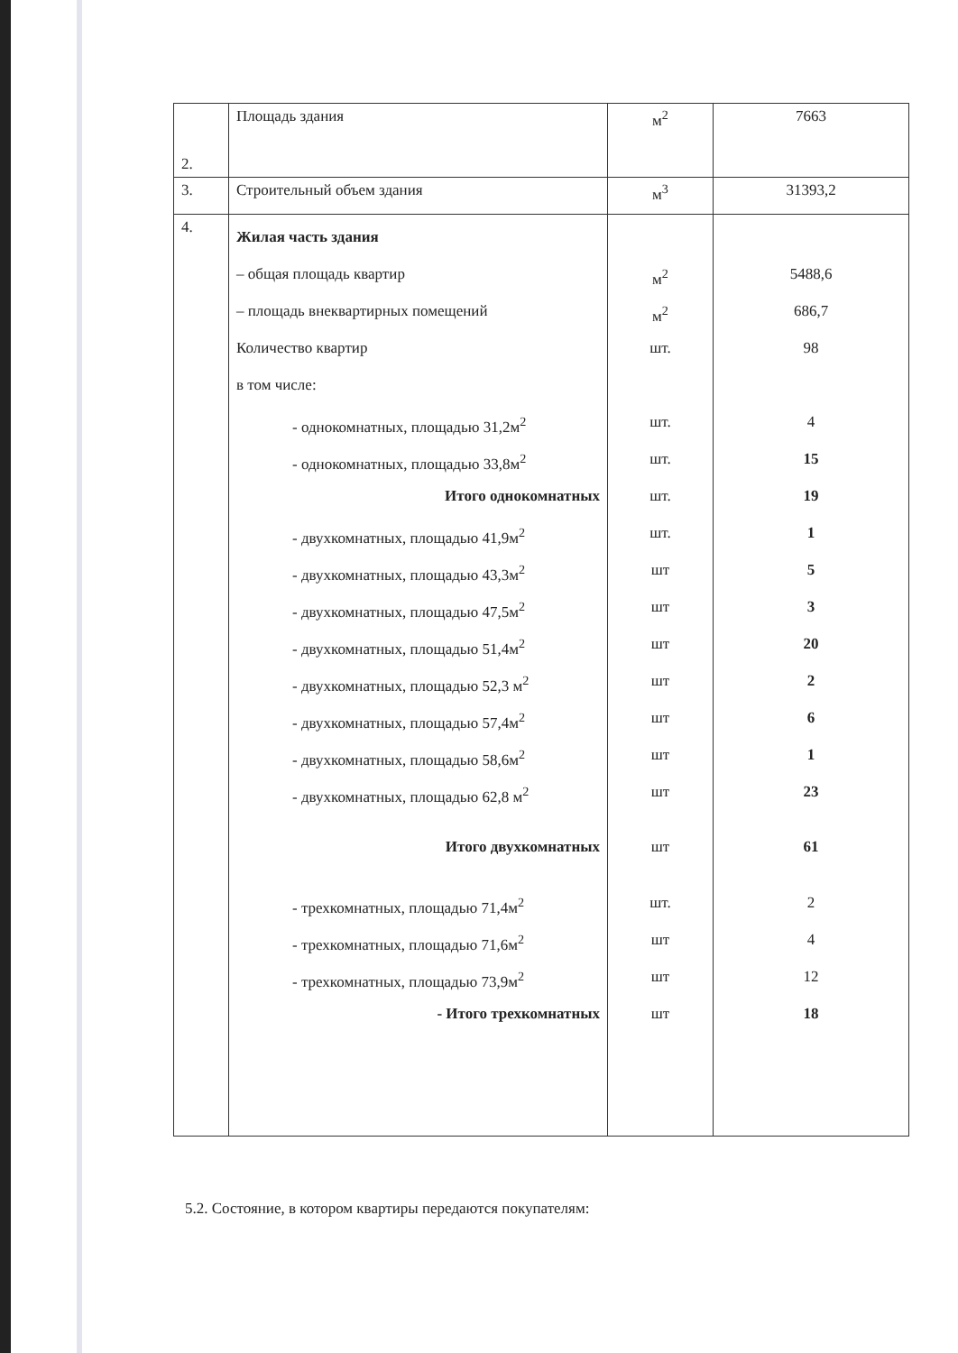| 2. | Площадь здания | м<sup>2</sup> | 7663 |
| 3. | Строительный объем здания | м<sup>3</sup> | 31393,2 |
| 4. | Жилая часть здания – общая площадь квартир – площадь внеквартирных помещений Количество квартир в том числе: - однокомнатных, площадью 31,2м<sup>2</sup> - однокомнатных, площадью 33,8м<sup>2</sup> Итого однокомнатных - двухкомнатных, площадью 41,9м<sup>2</sup> - двухкомнатных, площадью 43,3м<sup>2</sup> - двухкомнатных, площадью 47,5м<sup>2</sup> - двухкомнатных, площадью 51,4м<sup>2</sup> - двухкомнатных, площадью 52,3 м<sup>2</sup> - двухкомнатных, площадью 57,4м<sup>2</sup> - двухкомнатных, площадью 58,6м<sup>2</sup> - двухкомнатных, площадью 62,8 м<sup>2</sup> Итого двухкомнатных - трехкомнатных, площадью 71,4м<sup>2</sup> - трехкомнатных, площадью 71,6м<sup>2</sup> - трехкомнатных, площадью 73,9м<sup>2</sup> - Итого трехкомнатных | м<sup>2</sup> м<sup>2</sup> шт. шт. шт. шт. шт. шт шт шт шт шт шт шт шт шт. шт шт шт | 5488,6 686,7 98 4 15 19 1 5 3 20 2 6 1 23 61 2 4 12 18 |
5.2. Состояние, в котором квартиры передаются покупателям: